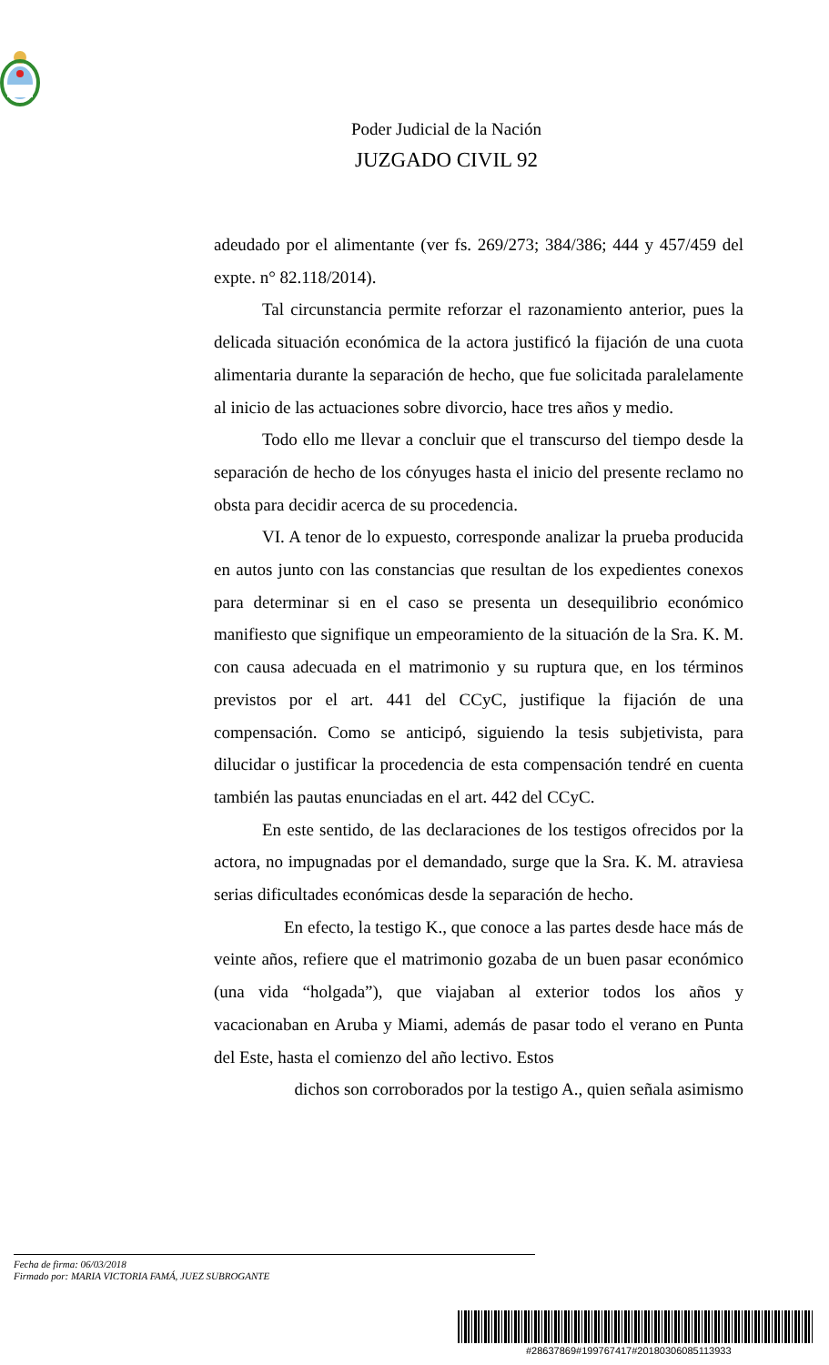Poder Judicial de la Nación
JUZGADO CIVIL 92
adeudado por el alimentante (ver fs. 269/273; 384/386; 444 y 457/459 del expte. n° 82.118/2014).
Tal circunstancia permite reforzar el razonamiento anterior, pues la delicada situación económica de la actora justificó la fijación de una cuota alimentaria durante la separación de hecho, que fue solicitada paralelamente al inicio de las actuaciones sobre divorcio, hace tres años y medio.
Todo ello me llevar a concluir que el transcurso del tiempo desde la separación de hecho de los cónyuges hasta el inicio del presente reclamo no obsta para decidir acerca de su procedencia.
VI. A tenor de lo expuesto, corresponde analizar la prueba producida en autos junto con las constancias que resultan de los expedientes conexos para determinar si en el caso se presenta un desequilibrio económico manifiesto que signifique un empeoramiento de la situación de la Sra. K. M. con causa adecuada en el matrimonio y su ruptura que, en los términos previstos por el art. 441 del CCyC, justifique la fijación de una compensación. Como se anticipó, siguiendo la tesis subjetivista, para dilucidar o justificar la procedencia de esta compensación tendré en cuenta también las pautas enunciadas en el art. 442 del CCyC.
En este sentido, de las declaraciones de los testigos ofrecidos por la actora, no impugnadas por el demandado, surge que la Sra. K. M. atraviesa serias dificultades económicas desde la separación de hecho.
En efecto, la testigo K., que conoce a las partes desde hace más de veinte años, refiere que el matrimonio gozaba de un buen pasar económico (una vida “holgada”), que viajaban al exterior todos los años y vacacionaban en Aruba y Miami, además de pasar todo el verano en Punta del Este, hasta el comienzo del año lectivo. Estos
dichos son corroborados por la testigo A., quien señala asimismo
Fecha de firma: 06/03/2018
Firmado por: MARIA VICTORIA FAMÁ, JUEZ SUBROGANTE
#28637869#199767417#20180306085113933